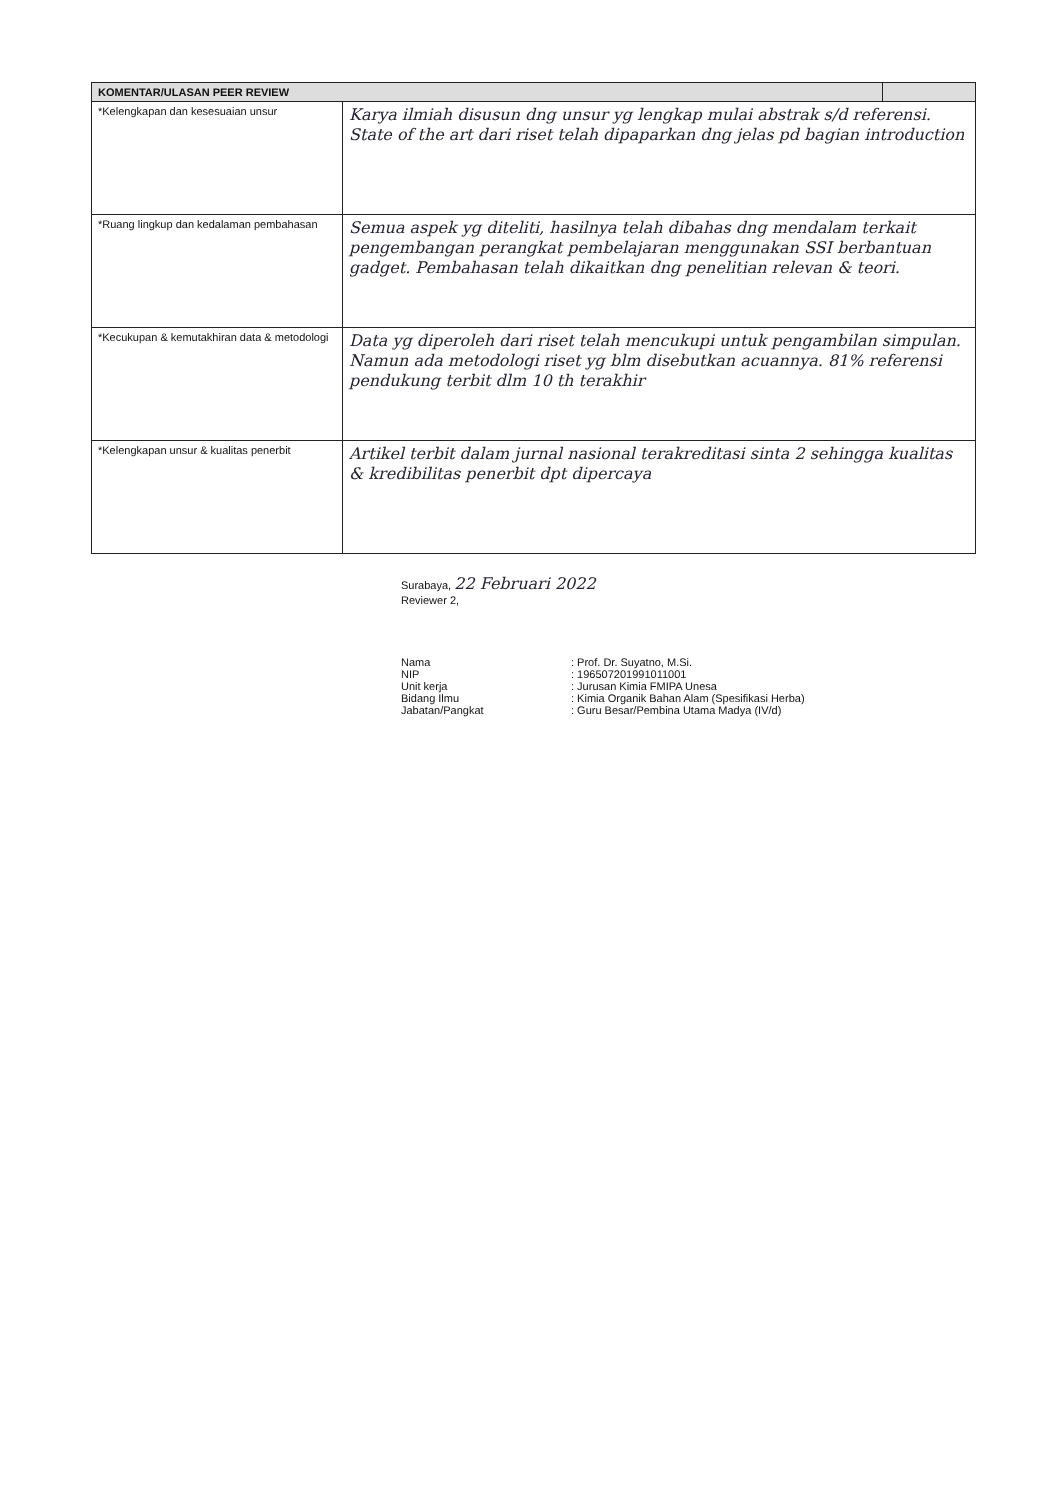| KOMENTAR/ULASAN PEER REVIEW | | |
| --- | --- | --- |
| *Kelengkapan dan kesesuaian unsur | Karya ilmiah disusun dng unsur yg lengkap mulai abstrak s/d referensi. State of the art dari riset telah dipaparkan dng jelas pd bagian introduction | |
| *Ruang lingkup dan kedalaman pembahasan | Semua aspek yg diteliti, hasilnya telah dibahas dng mendalam terkait pengembangan perangkat pembelajaran menggunakan SSI berbantuan gadget. Pembahasan telah dikaitkan dng penelitian relevan & teori. | |
| *Kecukupan & kemutakhiran data & metodologi | Data yg diperoleh dari riset telah mencukupi untuk pengambilan simpulan. Namun ada metodologi riset yg blm disebutkan acuannya. 81% referensi pendukung terbit dlm 10 th terakhir | |
| *Kelengkapan unsur & kualitas penerbit | Artikel terbit dalam jurnal nasional terakreditasi sinta 2 sehingga kualitas & kredibilitas penerbit dpt dipercaya | |
Surabaya, 22 Februari 2022
Reviewer 2,
Nama : Prof. Dr. Suyatno, M.Si.
NIP : 196507201991011001
Unit kerja : Jurusan Kimia FMIPA Unesa
Bidang Ilmu : Kimia Organik Bahan Alam (Spesifikasi Herba)
Jabatan/Pangkat : Guru Besar/Pembina Utama Madya (IV/d)